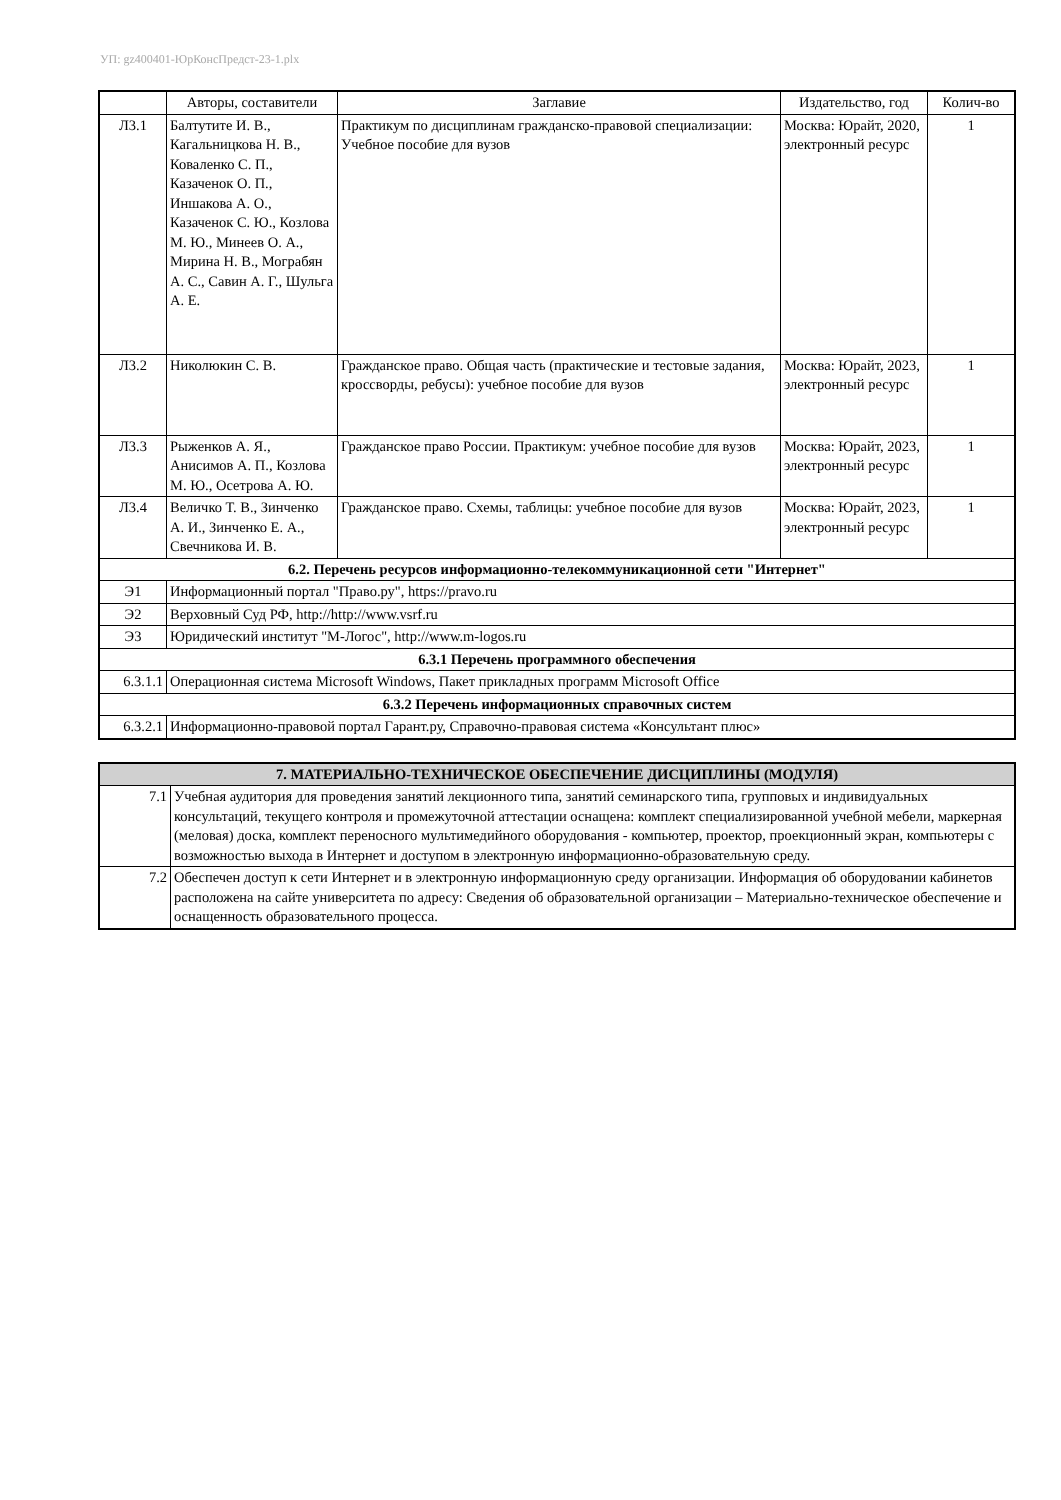УП: gz400401-ЮрКонсПредст-23-1.plx
| | Авторы, составители | Заглавие | Издательство, год | Колич-во |
| --- | --- | --- | --- | --- |
| Л3.1 | Балтутите И. В., Кагальницкова Н. В., Коваленко С. П., Казаченок О. П., Иншакова А. О., Казаченок С. Ю., Козлова М. Ю., Минеев О. А., Мирина Н. В., Мограбян А. С., Савин А. Г., Шульга А. Е. | Практикум по дисциплинам гражданско-правовой специализации: Учебное пособие для вузов | Москва: Юрайт, 2020, электронный ресурс | 1 |
| Л3.2 | Николюкин С. В. | Гражданское право. Общая часть (практические и тестовые задания, кроссворды, ребусы): учебное пособие для вузов | Москва: Юрайт, 2023, электронный ресурс | 1 |
| Л3.3 | Рыженков А. Я., Анисимов А. П., Козлова М. Ю., Осетрова А. Ю. | Гражданское право России. Практикум: учебное пособие для вузов | Москва: Юрайт, 2023, электронный ресурс | 1 |
| Л3.4 | Величко Т. В., Зинченко А. И., Зинченко Е. А., Свечникова И. В. | Гражданское право. Схемы, таблицы: учебное пособие для вузов | Москва: Юрайт, 2023, электронный ресурс | 1 |
| 6.2. Перечень ресурсов информационно-телекоммуникационной сети "Интернет" | | | | |
| Э1 | Информационный портал "Право.ру", https://pravo.ru | | | |
| Э2 | Верховный Суд РФ, http://http://www.vsrf.ru | | | |
| Э3 | Юридический институт "М-Логос", http://www.m-logos.ru | | | |
| 6.3.1 Перечень программного обеспечения | | | | |
| 6.3.1.1 | Операционная система Microsoft Windows, Пакет прикладных программ Microsoft Office | | | |
| 6.3.2 Перечень информационных справочных систем | | | | |
| 6.3.2.1 | Информационно-правовой портал Гарант.ру, Справочно-правовая система «Консультант плюс» | | | |
| 7. МАТЕРИАЛЬНО-ТЕХНИЧЕСКОЕ ОБЕСПЕЧЕНИЕ ДИСЦИПЛИНЫ (МОДУЛЯ) | |
| 7.1 | Учебная аудитория для проведения занятий лекционного типа, занятий семинарского типа, групповых и индивидуальных консультаций, текущего контроля и промежуточной аттестации оснащена: комплект специализированной учебной мебели, маркерная (меловая) доска, комплект переносного мультимедийного оборудования - компьютер, проектор, проекционный экран, компьютеры с возможностью выхода в Интернет и доступом в электронную информационно-образовательную среду. |
| 7.2 | Обеспечен доступ к сети Интернет и в электронную информационную среду организации. Информация об оборудовании кабинетов расположена на сайте университета по адресу: Сведения об образовательной организации – Материально-техническое обеспечение и оснащенность образовательного процесса. |